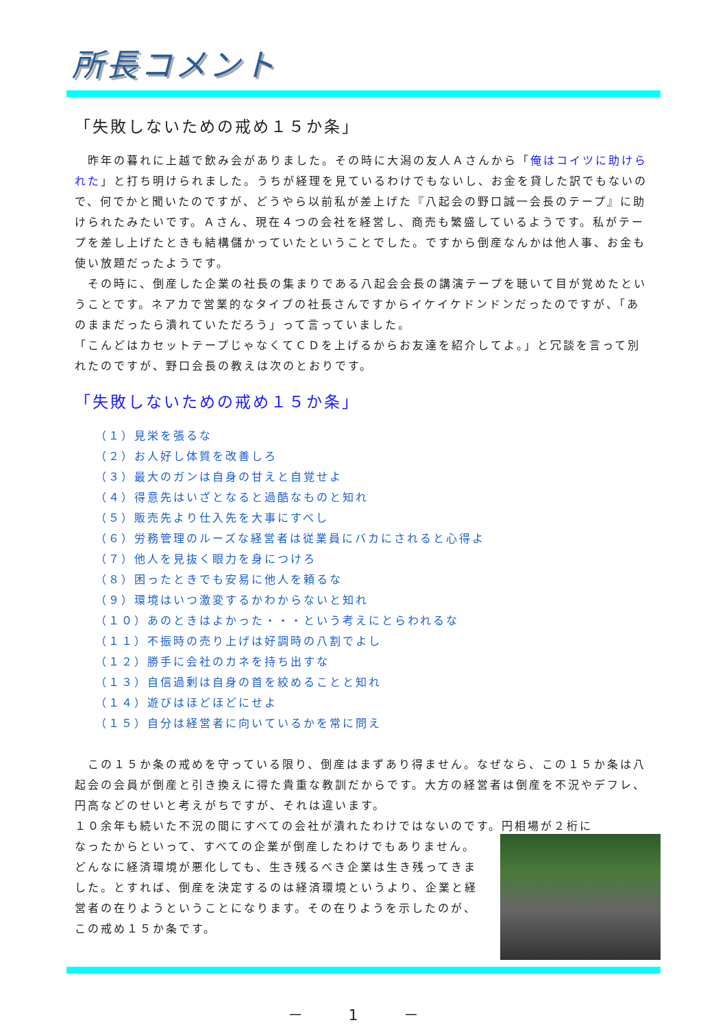所長コメント
「失敗しないための戒め１５か条」
　昨年の暮れに上越で飲み会がありました。その時に大潟の友人Ａさんから「俺はコイツに助けられた」と打ち明けられました。うちが経理を見ているわけでもないし、お金を貸した訳でもないので、何でかと聞いたのですが、どうやら以前私が差上げた『八起会の野口誠一会長のテープ』に助けられたみたいです。Ａさん、現在４つの会社を経営し、商売も繁盛しているようです。私がテープを差し上げたときも結構儲かっていたということでした。ですから倒産なんかは他人事、お金も使い放題だったようです。
　その時に、倒産した企業の社長の集まりである八起会会長の講演テープを聴いて目が覚めたということです。ネアカで営業的なタイプの社長さんですからイケイケドンドンだったのですが、「あのままだったら潰れていただろう」って言っていました。
「こんどはカセットテープじゃなくてＣＤを上げるからお友達を紹介してよ。」と冗談を言って別れたのですが、野口会長の教えは次のとおりです。
「失敗しないための戒め１５か条」
（１）見栄を張るな
（２）お人好し体質を改善しろ
（３）最大のガンは自身の甘えと自覚せよ
（４）得意先はいざとなると過酷なものと知れ
（５）販売先より仕入先を大事にすべし
（６）労務管理のルーズな経営者は従業員にバカにされると心得よ
（７）他人を見抜く眼力を身につけろ
（８）困ったときでも安易に他人を頼るな
（９）環境はいつ激変するかわからないと知れ
（１０）あのときはよかった・・・という考えにとらわれるな
（１１）不振時の売り上げは好調時の八割でよし
（１２）勝手に会社のカネを持ち出すな
（１３）自信過剰は自身の首を絞めることと知れ
（１４）遊びはほどほどにせよ
（１５）自分は経営者に向いているかを常に問え
　この１５か条の戒めを守っている限り、倒産はまずあり得ません。なぜなら、この１５か条は八起会の会員が倒産と引き換えに得た貴重な教訓だからです。大方の経営者は倒産を不況やデフレ、円高などのせいと考えがちですが、それは違います。
１０余年も続いた不況の間にすべての会社が潰れたわけではないのです。円相場が２桁に
なったからといって、すべての企業が倒産したわけでもありません。どんなに経済環境が悪化しても、生き残るべき企業は生き残ってきました。とすれば、倒産を決定するのは経済環境というより、企業と経営者の在りようということになります。その在りようを示したのが、この戒め１５か条です。
－ 1 －